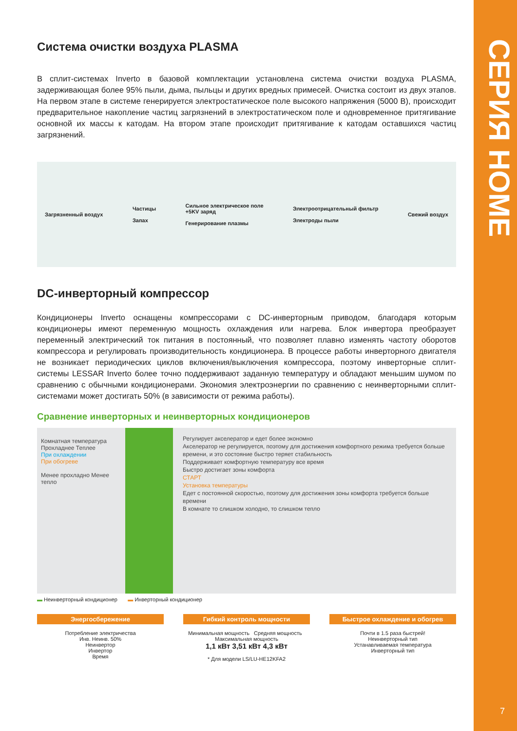СЕРИЯ HOME
7
Система очистки воздуха PLASMA
В сплит-системах Inverto в базовой комплектации установлена система очистки воздуха PLASMA, задерживающая более 95% пыли, дыма, пыльцы и других вредных примесей. Очистка состоит из двух этапов. На первом этапе в системе генерируется электростатическое поле высокого напряжения (5000 В), происходит предварительное накопление частиц загрязнений в электростатическом поле и одновременное притягивание основной их массы к катодам. На втором этапе происходит притягивание к катодам оставшихся частиц загрязнений.
Загрязненный воздух Частицы
Запах Сильное электрическое поле
+5KV заряд
Генерирование плазмы Электроотрицательный фильтр
Электроды пыли Свежий воздух
DC-инверторный компрессор
Кондиционеры Inverto оснащены компрессорами с DC-инверторным приводом, благодаря которым кондиционеры имеют переменную мощность охлаждения или нагрева. Блок инвертора преобразует переменный электрический ток питания в постоянный, что позволяет плавно изменять частоту оборотов компрессора и регулировать производительность кондиционера. В процессе работы инверторного двигателя не возникает периодических циклов включения/выключения компрессора, поэтому инверторные сплит-системы LESSAR Inverto более точно поддерживают заданную температуру и обладают меньшим шумом по сравнению с обычными кондиционерами. Экономия электроэнергии по сравнению с неинверторными сплит-системами может достигать 50% (в зависимости от режима работы).
Сравнение инверторных и неинверторных кондиционеров
Комнатная температура
Прохладнее Теплее
При охлаждении
При обогреве
Менее прохладно Менее тепло
Регулирует акселератор и едет более экономно
Акселератор не регулируется, поэтому для достижения комфортного режима требуется больше времени, и это состояние быстро теряет стабильность
Поддерживает комфортную температуру все время
Быстро достигает зоны комфорта
СТАРТ
Установка температуры
Едет с постоянной скоростью, поэтому для достижения зоны комфорта требуется больше времени
В комнате то слишком холодно, то слишком тепло
▬ Неинверторный кондиционер ▬ Инверторный кондиционер
Энергосбережение
Потребление электричества
Инв. Неинв. 50%
Неинвертор
Инвертор
Время
Гибкий контроль мощности
Минимальная мощность Средняя мощность Максимальная мощность
1,1 кВт 3,51 кВт 4,3 кВт
* Для модели LS/LU-HE12KFA2
Быстрое охлаждение и обогрев
Почти в 1.5 раза быстрей!
Неинверторный тип
Устанавливаемая температура
Инверторный тип